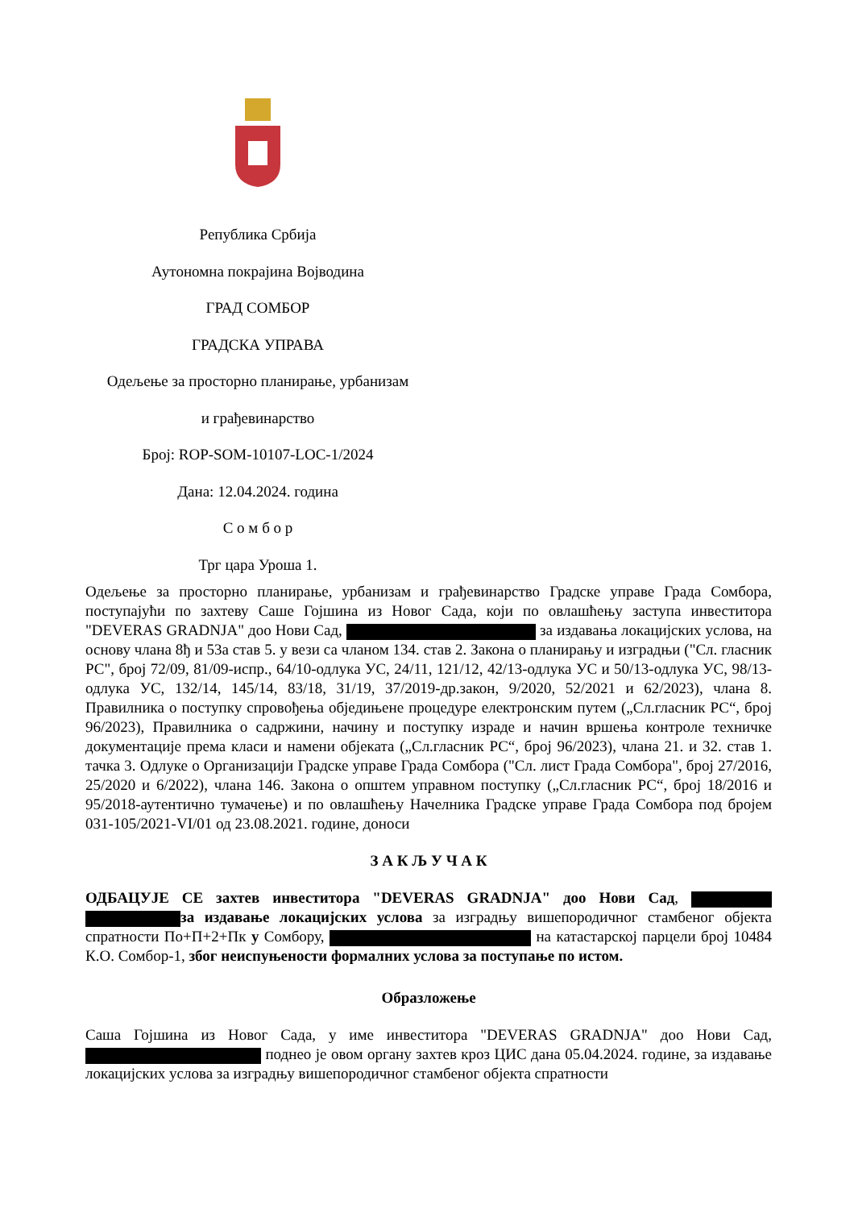Република Србија
Аутономна покрајина Војводина
ГРАД СОМБОР
ГРАДСКА УПРАВА
Одељење за просторно планирање, урбанизам
и грађевинарство
Број: ROP-SOM-10107-LOC-1/2024
Дана: 12.04.2024. година
С о м б о р
Трг цара Уроша 1.
Одељење за просторно планирање, урбанизам и грађевинарство Градске управе Града Сомбора, поступајући по захтеву Саше Гојшина из Новог Сада, који по овлашћењу заступа инвеститора "DEVERAS GRADNJA" доо Нови Сад, за издавања локацијских услова, на основу члана 8ђ и 53а став 5. у вези са чланом 134. став 2. Закона о планирању и изградњи ("Сл. гласник РС", број 72/09, 81/09-испр., 64/10-одлука УС, 24/11, 121/12, 42/13-одлука УС и 50/13-одлука УС, 98/13-одлука УС, 132/14, 145/14, 83/18, 31/19, 37/2019-др.закон, 9/2020, 52/2021 и 62/2023), члана 8. Правилника о поступку спровођења обједињене процедуре електронским путем („Сл.гласник РС“, број 96/2023), Правилника о садржини, начину и поступку израде и начин вршења контроле техничке документације према класи и намени објеката („Сл.гласник РС“, број 96/2023), члана 21. и 32. став 1. тачка 3. Одлуке о Организацији Градске управе Града Сомбора ("Сл. лист Града Сомбора", број 27/2016, 25/2020 и 6/2022), члана 146. Закона о општем управном поступку („Сл.гласник РС“, број 18/2016 и 95/2018-аутентично тумачење) и по овлашћењу Начелника Градске управе Града Сомбора под бројем 031-105/2021-VI/01 од 23.08.2021. године, доноси
З А К Љ У Ч А К
ОДБАЦУЈЕ СЕ захтев инвеститора "DEVERAS GRADNJA" доо Нови Сад, за издавање локацијских услова за изградњу вишепородичног стамбеног објекта спратности По+П+2+Пк у Сомбору, на катастарској парцели број 10484 К.О. Сомбор-1, због неиспуњености формалних услова за поступање по истом.
Образложење
Саша Гојшина из Новог Сада, у име инвеститора "DEVERAS GRADNJA" доо Нови Сад, поднео је овом органу захтев кроз ЦИС дана 05.04.2024. године, за издавање локацијских услова за изградњу вишепородичног стамбеног објекта спратности